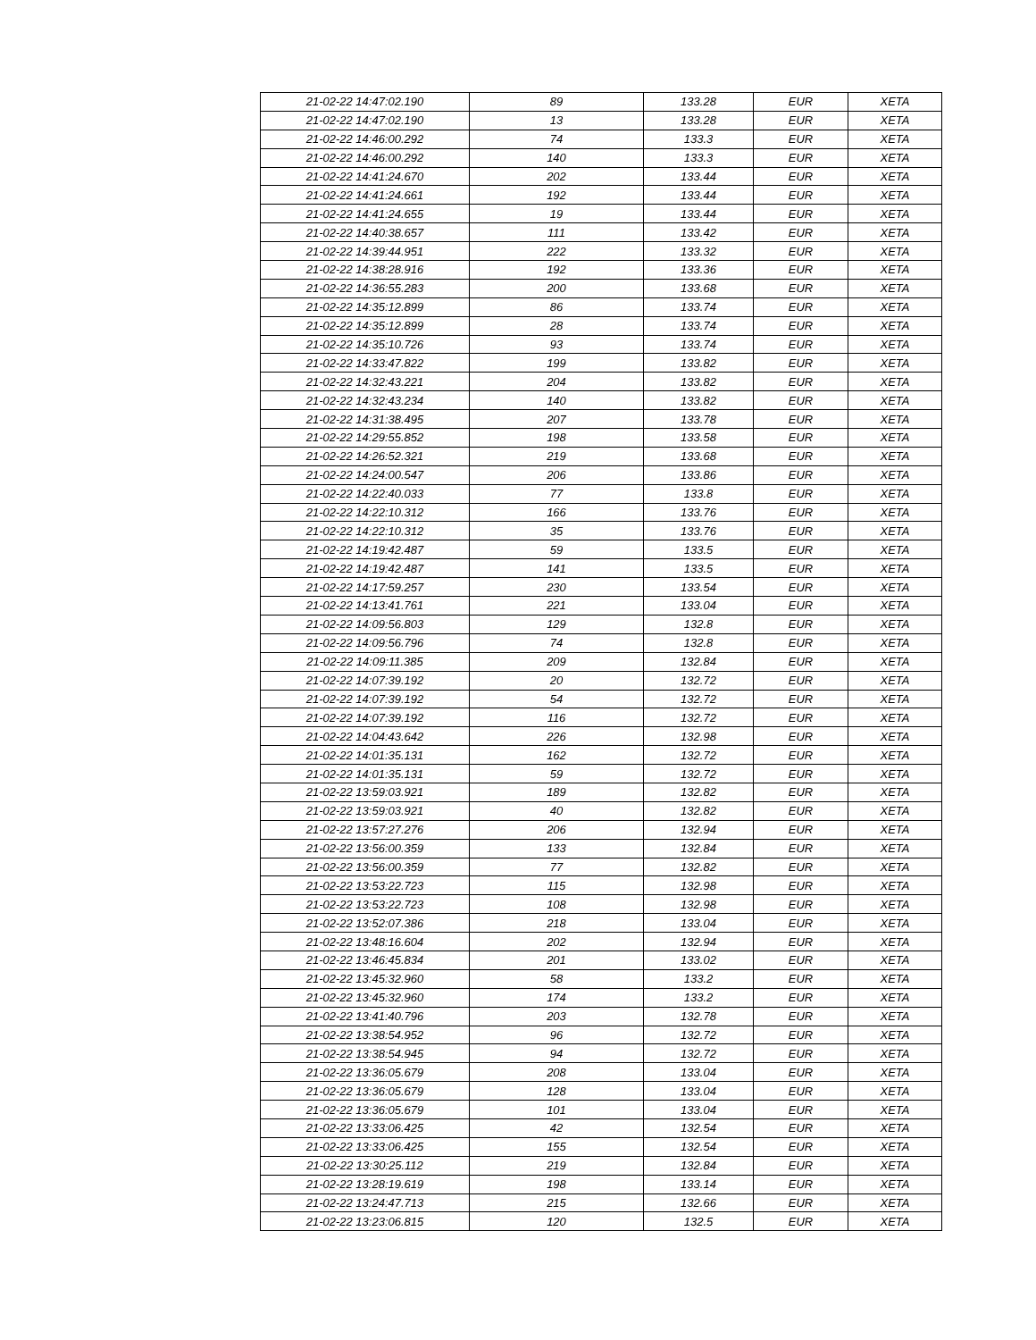| 21-02-22 14:47:02.190 | 89 | 133.28 | EUR | XETA |
| 21-02-22 14:47:02.190 | 13 | 133.28 | EUR | XETA |
| 21-02-22 14:46:00.292 | 74 | 133.3 | EUR | XETA |
| 21-02-22 14:46:00.292 | 140 | 133.3 | EUR | XETA |
| 21-02-22 14:41:24.670 | 202 | 133.44 | EUR | XETA |
| 21-02-22 14:41:24.661 | 192 | 133.44 | EUR | XETA |
| 21-02-22 14:41:24.655 | 19 | 133.44 | EUR | XETA |
| 21-02-22 14:40:38.657 | 111 | 133.42 | EUR | XETA |
| 21-02-22 14:39:44.951 | 222 | 133.32 | EUR | XETA |
| 21-02-22 14:38:28.916 | 192 | 133.36 | EUR | XETA |
| 21-02-22 14:36:55.283 | 200 | 133.68 | EUR | XETA |
| 21-02-22 14:35:12.899 | 86 | 133.74 | EUR | XETA |
| 21-02-22 14:35:12.899 | 28 | 133.74 | EUR | XETA |
| 21-02-22 14:35:10.726 | 93 | 133.74 | EUR | XETA |
| 21-02-22 14:33:47.822 | 199 | 133.82 | EUR | XETA |
| 21-02-22 14:32:43.221 | 204 | 133.82 | EUR | XETA |
| 21-02-22 14:32:43.234 | 140 | 133.82 | EUR | XETA |
| 21-02-22 14:31:38.495 | 207 | 133.78 | EUR | XETA |
| 21-02-22 14:29:55.852 | 198 | 133.58 | EUR | XETA |
| 21-02-22 14:26:52.321 | 219 | 133.68 | EUR | XETA |
| 21-02-22 14:24:00.547 | 206 | 133.86 | EUR | XETA |
| 21-02-22 14:22:40.033 | 77 | 133.8 | EUR | XETA |
| 21-02-22 14:22:10.312 | 166 | 133.76 | EUR | XETA |
| 21-02-22 14:22:10.312 | 35 | 133.76 | EUR | XETA |
| 21-02-22 14:19:42.487 | 59 | 133.5 | EUR | XETA |
| 21-02-22 14:19:42.487 | 141 | 133.5 | EUR | XETA |
| 21-02-22 14:17:59.257 | 230 | 133.54 | EUR | XETA |
| 21-02-22 14:13:41.761 | 221 | 133.04 | EUR | XETA |
| 21-02-22 14:09:56.803 | 129 | 132.8 | EUR | XETA |
| 21-02-22 14:09:56.796 | 74 | 132.8 | EUR | XETA |
| 21-02-22 14:09:11.385 | 209 | 132.84 | EUR | XETA |
| 21-02-22 14:07:39.192 | 20 | 132.72 | EUR | XETA |
| 21-02-22 14:07:39.192 | 54 | 132.72 | EUR | XETA |
| 21-02-22 14:07:39.192 | 116 | 132.72 | EUR | XETA |
| 21-02-22 14:04:43.642 | 226 | 132.98 | EUR | XETA |
| 21-02-22 14:01:35.131 | 162 | 132.72 | EUR | XETA |
| 21-02-22 14:01:35.131 | 59 | 132.72 | EUR | XETA |
| 21-02-22 13:59:03.921 | 189 | 132.82 | EUR | XETA |
| 21-02-22 13:59:03.921 | 40 | 132.82 | EUR | XETA |
| 21-02-22 13:57:27.276 | 206 | 132.94 | EUR | XETA |
| 21-02-22 13:56:00.359 | 133 | 132.84 | EUR | XETA |
| 21-02-22 13:56:00.359 | 77 | 132.82 | EUR | XETA |
| 21-02-22 13:53:22.723 | 115 | 132.98 | EUR | XETA |
| 21-02-22 13:53:22.723 | 108 | 132.98 | EUR | XETA |
| 21-02-22 13:52:07.386 | 218 | 133.04 | EUR | XETA |
| 21-02-22 13:48:16.604 | 202 | 132.94 | EUR | XETA |
| 21-02-22 13:46:45.834 | 201 | 133.02 | EUR | XETA |
| 21-02-22 13:45:32.960 | 58 | 133.2 | EUR | XETA |
| 21-02-22 13:45:32.960 | 174 | 133.2 | EUR | XETA |
| 21-02-22 13:41:40.796 | 203 | 132.78 | EUR | XETA |
| 21-02-22 13:38:54.952 | 96 | 132.72 | EUR | XETA |
| 21-02-22 13:38:54.945 | 94 | 132.72 | EUR | XETA |
| 21-02-22 13:36:05.679 | 208 | 133.04 | EUR | XETA |
| 21-02-22 13:36:05.679 | 128 | 133.04 | EUR | XETA |
| 21-02-22 13:36:05.679 | 101 | 133.04 | EUR | XETA |
| 21-02-22 13:33:06.425 | 42 | 132.54 | EUR | XETA |
| 21-02-22 13:33:06.425 | 155 | 132.54 | EUR | XETA |
| 21-02-22 13:30:25.112 | 219 | 132.84 | EUR | XETA |
| 21-02-22 13:28:19.619 | 198 | 133.14 | EUR | XETA |
| 21-02-22 13:24:47.713 | 215 | 132.66 | EUR | XETA |
| 21-02-22 13:23:06.815 | 120 | 132.5 | EUR | XETA |